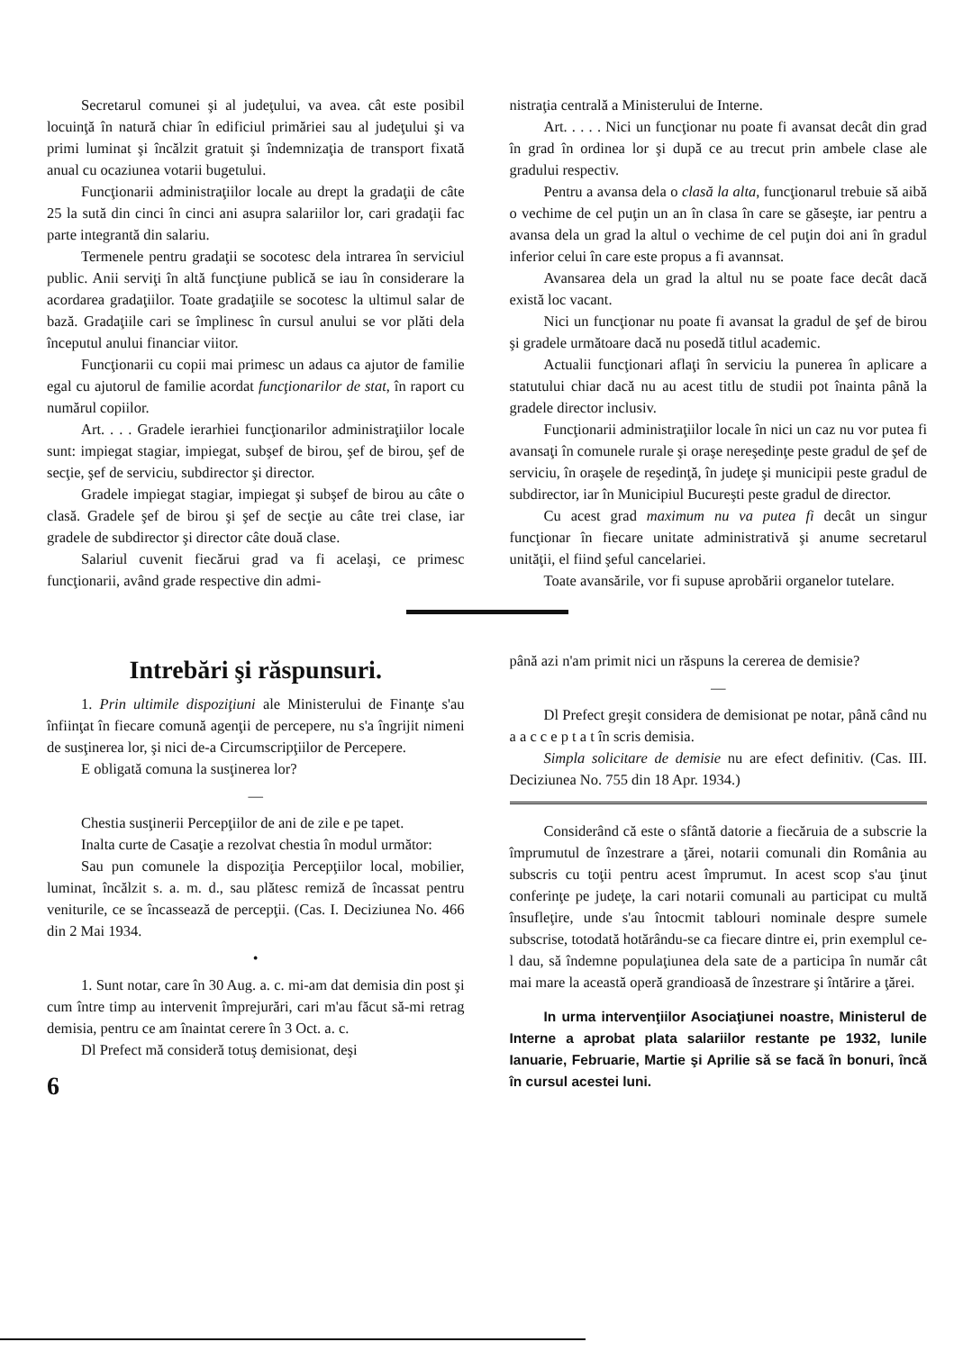Secretarul comunei şi al judeţului, va avea. cât este posibil locuinţă în natură chiar în edificiul primăriei sau al judeţului şi va primi luminat şi încălzit gratuit şi îndemnizaţia de transport fixată anual cu ocaziunea votarii bugetului.
Funcţionarii administraţiilor locale au drept la gradaţii de câte 25 la sută din cinci în cinci ani asupra salariilor lor, cari gradaţii fac parte integrantă din salariu.
Termenele pentru gradaţii se socotesc dela intrarea în serviciul public. Anii serviţi în altă funcţiune publică se iau în considerare la acordarea gradaţiilor. Toate gradaţiile se socotesc la ultimul salar de bază. Gradaţiile cari se împlinesc în cursul anului se vor plăti dela începutul anului financiar viitor.
Funcţionarii cu copii mai primesc un adaus ca ajutor de familie egal cu ajutorul de familie acordat funcţionarilor de stat, în raport cu numărul copiilor.
Art. . . . Gradele ierarhiei funcţionarilor administraţiilor locale sunt: impiegat stagiar, impiegat, subşef de birou, şef de birou, şef de secţie, şef de serviciu, subdirector şi director.
Gradele impiegat stagiar, impiegat şi subşef de birou au câte o clasă. Gradele şef de birou şi şef de secţie au câte trei clase, iar gradele de subdirector şi director câte două clase.
Salariul cuvenit fiecărui grad va fi acelaşi, ce primesc funcţionarii, având grade respective din admi-
nistraţia centrală a Ministerului de Interne.
Art. . . . . Nici un funcţionar nu poate fi avansat decât din grad în grad în ordinea lor şi după ce au trecut prin ambele clase ale gradului respectiv.
Pentru a avansa dela o clasă la alta, funcţionarul trebuie să aibă o vechime de cel puţin un an în clasa în care se găseşte, iar pentru a avansa dela un grad la altul o vechime de cel puţin doi ani în gradul inferior celui în care este propus a fi avannsat.
Avansarea dela un grad la altul nu se poate face decât dacă există loc vacant.
Nici un funcţionar nu poate fi avansat la gradul de şef de birou şi gradele următoare dacă nu posedă titlul academic.
Actualii funcţionari aflaţi în serviciu la punerea în aplicare a statutului chiar dacă nu au acest titlu de studii pot înainta până la gradele director inclusiv.
Funcţionarii administraţiilor locale în nici un caz nu vor putea fi avansaţi în comunele rurale şi oraşe nereşedinţe peste gradul de şef de serviciu, în oraşele de reşedinţă, în judeţe şi municipii peste gradul de subdirector, iar în Municipiul Bucureşti peste gradul de director.
Cu acest grad maximum nu va putea fi decât un singur funcţionar în fiecare unitate administrativă şi anume secretarul unităţii, el fiind şeful cancelariei.
Toate avansările, vor fi supuse aprobării organelor tutelare.
Intrebări şi răspunsuri.
1. Prin ultimile dispoziţiuni ale Ministerului de Finanţe s'au înfiinţat în fiecare comună agenţii de percepere, nu s'a îngrijit nimeni de susţinerea lor, şi nici de-a Circumscripţiilor de Percepere.
E obligată comuna la susţinerea lor?
—
Chestia susţinerii Percepţiilor de ani de zile e pe tapet.
Inalta curte de Casaţie a rezolvat chestia în modul următor:
Sau pun comunele la dispoziţia Percepţiilor local, mobilier, luminat, încălzit s. a. m. d., sau plătesc remiză de încassat pentru veniturile, ce se încassează de percepţii. (Cas. I. Deciziunea No. 466 din 2 Mai 1934.
•
1. Sunt notar, care în 30 Aug. a. c. mi-am dat demisia din post şi cum între timp au intervenit împrejurări, cari m'au făcut să-mi retrag demisia, pentru ce am înaintat cerere în 3 Oct. a. c.
Dl Prefect mă consideră totuş demisionat, deşi
6
până azi n'am primit nici un răspuns la cererea de demisie?
—
Dl Prefect greşit considera de demisionat pe notar, până când nu a a c c e p t a t în scris demisia.
Simpla solicitare de demisie nu are efect definitiv. (Cas. III. Deciziunea No. 755 din 18 Apr. 1934.)
Considerând că este o sfântă datorie a fiecăruia de a subscrie la împrumutul de înzestrare a ţărei, notarii comunali din România au subscris cu toţii pentru acest împrumut. In acest scop s'au ţinut conferinţe pe judeţe, la cari notarii comunali au participat cu multă însufleţire, unde s'au întocmit tablouri nominale despre sumele subscrise, totodată hotărându-se ca fiecare dintre ei, prin exemplul ce-l dau, să îndemne populaţiunea dela sate de a participa în număr cât mai mare la această operă grandioasă de înzestrare şi întărire a ţărei.
In urma intervenţiilor Asociaţiunei noastre, Ministerul de Interne a aprobat plata salariilor restante pe 1932, lunile Ianuarie, Februarie, Martie şi Aprilie să se facă în bonuri, încă în cursul acestei luni.